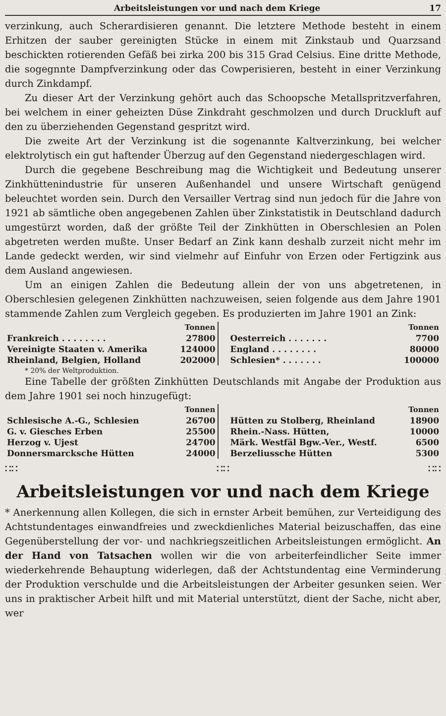Arbeitsleistungen vor und nach dem Kriege 17
verzinkung, auch Scherardisieren genannt. Die letztere Methode besteht in einem Erhitzen der sauber gereinigten Stücke in einem mit Zinkstaub und Quarzsand beschickten rotierenden Gefäß bei zirka 200 bis 315 Grad Celsius. Eine dritte Methode, die sogegnnte Dampfverzinkung oder das Cowperisieren, besteht in einer Verzinkung durch Zinkdampf.
Zu dieser Art der Verzinkung gehört auch das Schoopsche Metallspritzverfahren, bei welchem in einer geheizten Düse Zinkdraht geschmolzen und durch Druckluft auf den zu überziehenden Gegenstand gespritzt wird.
Die zweite Art der Verzinkung ist die sogenannte Kaltverzinkung, bei welcher elektrolytisch ein gut haftender Überzug auf den Gegenstand niedergeschlagen wird.
Durch die gegebene Beschreibung mag die Wichtigkeit und Bedeutung unserer Zinkhüttenindustrie für unseren Außenhandel und unsere Wirtschaft genügend beleuchtet worden sein. Durch den Versailler Vertrag sind nun jedoch für die Jahre von 1921 ab sämtliche oben angegebenen Zahlen über Zinkstatistik in Deutschland dadurch umgestürzt worden, daß der größte Teil der Zinkhütten in Oberschlesien an Polen abgetreten werden mußte. Unser Bedarf an Zink kann deshalb zurzeit nicht mehr im Lande gedeckt werden, wir sind vielmehr auf Einfuhr von Erzen oder Fertigzink aus dem Ausland angewiesen.
Um an einigen Zahlen die Bedeutung allein der von uns abgetretenen, in Oberschlesien gelegenen Zinkhütten nachzuweisen, seien folgende aus dem Jahre 1901 stammende Zahlen zum Vergleich gegeben. Es produzierten im Jahre 1901 an Zink:
| | Tonnen |
| --- | --- |
| Frankreich . . . . . . . . | 27800 |
| Vereinigte Staaten v. Amerika | 124000 |
| Rheinland, Belgien, Holland | 202000 |
| | Tonnen |
| --- | --- |
| Oesterreich . . . . . . . | 7700 |
| England . . . . . . . . | 80000 |
| Schlesien* . . . . . . . | 100000 |
* 20% der Weltproduktion.
Eine Tabelle der größten Zinkhütten Deutschlands mit Angabe der Produktion aus dem Jahre 1901 sei noch hinzugefügt:
| | Tonnen |
| --- | --- |
| Schlesische A.-G., Schlesien | 26700 |
| G. v. Giesches Erben | 25500 |
| Herzog v. Ujest | 24700 |
| Donnersmarcksche Hütten | 24000 |
| | Tonnen |
| --- | --- |
| Hütten zu Stolberg, Rheinland | 18900 |
| Rhein.-Nass. Hütten, | 10000 |
| Märk. Westfäl Bgw.-Ver., Westf. | 6500 |
| Berzeliussche Hütten | 5300 |
∷∷ ∷∷ ∷∷
Arbeitsleistungen vor und nach dem Kriege
* Anerkennung allen Kollegen, die sich in ernster Arbeit bemühen, zur Verteidigung des Achtstundentages einwandfreies und zweckdienliches Material beizuschaffen, das eine Gegenüberstellung der vor- und nachkriegszeitlichen Arbeitsleistungen ermöglicht. An der Hand von Tatsachen wollen wir die von arbeiterfeindlicher Seite immer wiederkehrende Behauptung widerlegen, daß der Achtstundentag eine Verminderung der Produktion verschulde und die Arbeitsleistungen der Arbeiter gesunken seien. Wer uns in praktischer Arbeit hilft und mit Material unterstützt, dient der Sache, nicht aber, wer